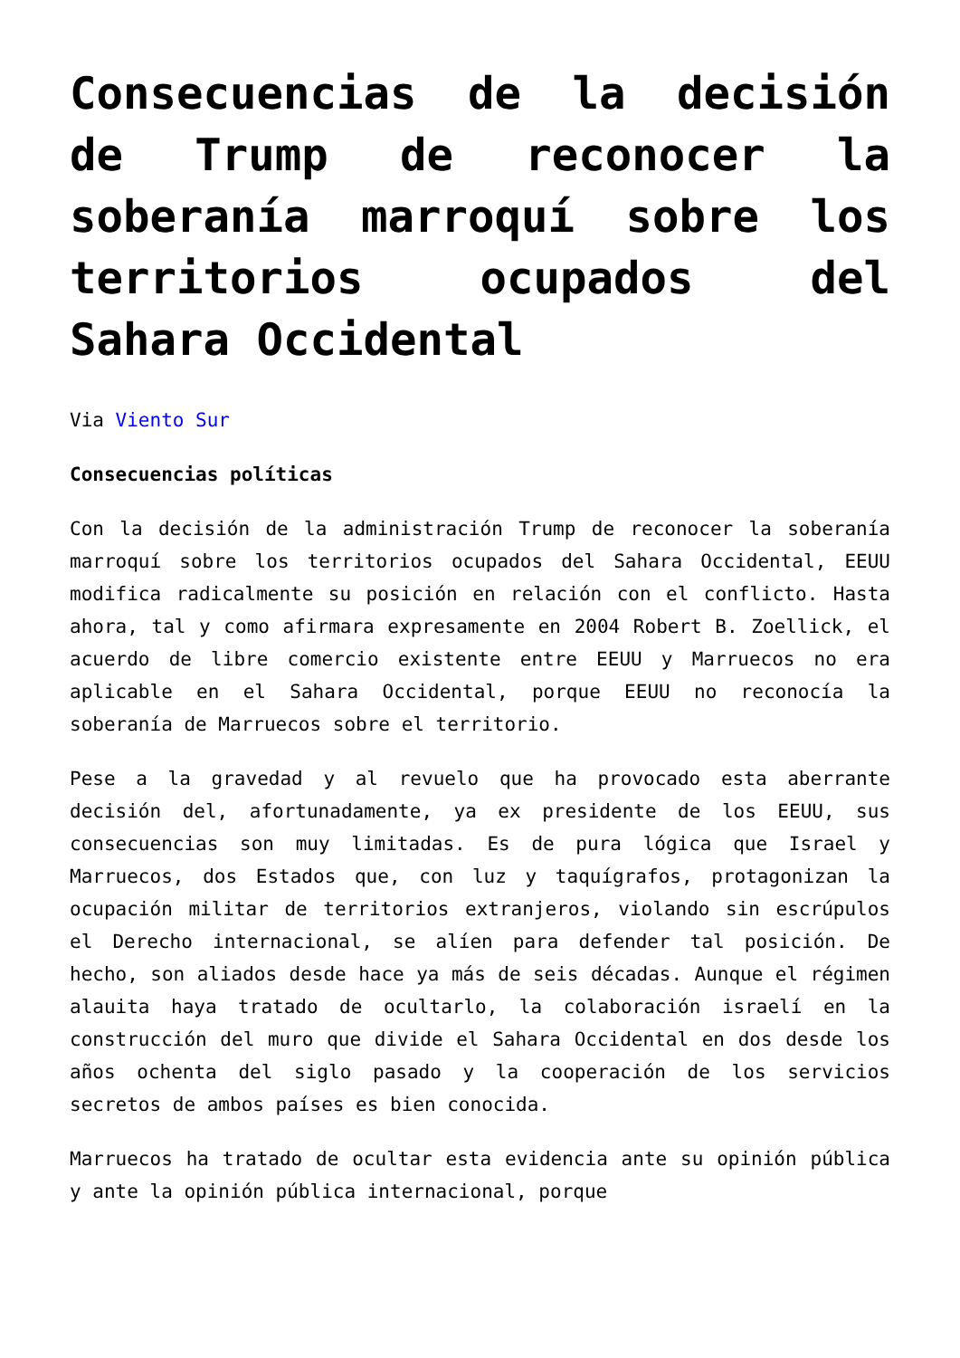Consecuencias de la decisión de Trump de reconocer la soberanía marroquí sobre los territorios ocupados del Sahara Occidental
Via Viento Sur
Consecuencias políticas
Con la decisión de la administración Trump de reconocer la soberanía marroquí sobre los territorios ocupados del Sahara Occidental, EEUU modifica radicalmente su posición en relación con el conflicto. Hasta ahora, tal y como afirmara expresamente en 2004 Robert B. Zoellick, el acuerdo de libre comercio existente entre EEUU y Marruecos no era aplicable en el Sahara Occidental, porque EEUU no reconocía la soberanía de Marruecos sobre el territorio.
Pese a la gravedad y al revuelo que ha provocado esta aberrante decisión del, afortunadamente, ya ex presidente de los EEUU, sus consecuencias son muy limitadas. Es de pura lógica que Israel y Marruecos, dos Estados que, con luz y taquígrafos, protagonizan la ocupación militar de territorios extranjeros, violando sin escrúpulos el Derecho internacional, se alíen para defender tal posición. De hecho, son aliados desde hace ya más de seis décadas. Aunque el régimen alauita haya tratado de ocultarlo, la colaboración israelí en la construcción del muro que divide el Sahara Occidental en dos desde los años ochenta del siglo pasado y la cooperación de los servicios secretos de ambos países es bien conocida.
Marruecos ha tratado de ocultar esta evidencia ante su opinión pública y ante la opinión pública internacional, porque